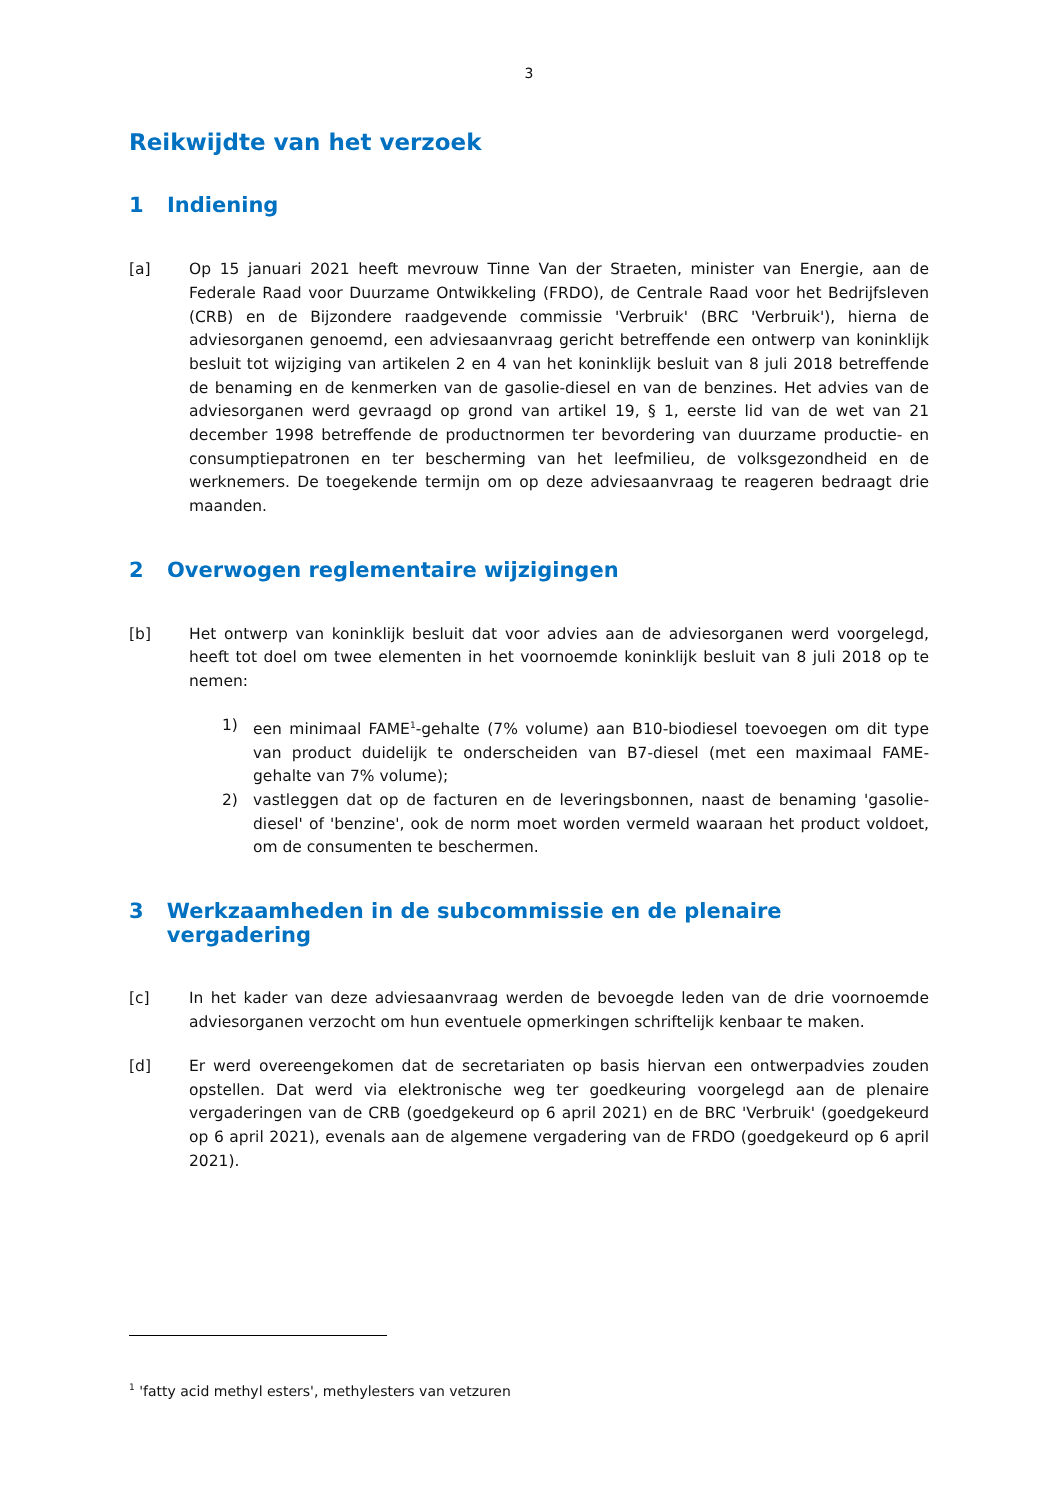3
Reikwijdte van het verzoek
1 Indiening
[a] Op 15 januari 2021 heeft mevrouw Tinne Van der Straeten, minister van Energie, aan de Federale Raad voor Duurzame Ontwikkeling (FRDO), de Centrale Raad voor het Bedrijfsleven (CRB) en de Bijzondere raadgevende commissie 'Verbruik' (BRC 'Verbruik'), hierna de adviesorganen genoemd, een adviesaanvraag gericht betreffende een ontwerp van koninklijk besluit tot wijziging van artikelen 2 en 4 van het koninklijk besluit van 8 juli 2018 betreffende de benaming en de kenmerken van de gasolie-diesel en van de benzines. Het advies van de adviesorganen werd gevraagd op grond van artikel 19, § 1, eerste lid van de wet van 21 december 1998 betreffende de productnormen ter bevordering van duurzame productie- en consumptiepatronen en ter bescherming van het leefmilieu, de volksgezondheid en de werknemers. De toegekende termijn om op deze adviesaanvraag te reageren bedraagt drie maanden.
2 Overwogen reglementaire wijzigingen
[b] Het ontwerp van koninklijk besluit dat voor advies aan de adviesorganen werd voorgelegd, heeft tot doel om twee elementen in het voornoemde koninklijk besluit van 8 juli 2018 op te nemen:
1) een minimaal FAME<sup>1</sup>-gehalte (7% volume) aan B10-biodiesel toevoegen om dit type van product duidelijk te onderscheiden van B7-diesel (met een maximaal FAME-gehalte van 7% volume);
2) vastleggen dat op de facturen en de leveringsbonnen, naast de benaming 'gasolie-diesel' of 'benzine', ook de norm moet worden vermeld waaraan het product voldoet, om de consumenten te beschermen.
3 Werkzaamheden in de subcommissie en de plenaire vergadering
[c] In het kader van deze adviesaanvraag werden de bevoegde leden van de drie voornoemde adviesorganen verzocht om hun eventuele opmerkingen schriftelijk kenbaar te maken.
[d] Er werd overeengekomen dat de secretariaten op basis hiervan een ontwerpadvies zouden opstellen. Dat werd via elektronische weg ter goedkeuring voorgelegd aan de plenaire vergaderingen van de CRB (goedgekeurd op 6 april 2021) en de BRC 'Verbruik' (goedgekeurd op 6 april 2021), evenals aan de algemene vergadering van de FRDO (goedgekeurd op 6 april 2021).
<sup>1</sup> 'fatty acid methyl esters', methylesters van vetzuren